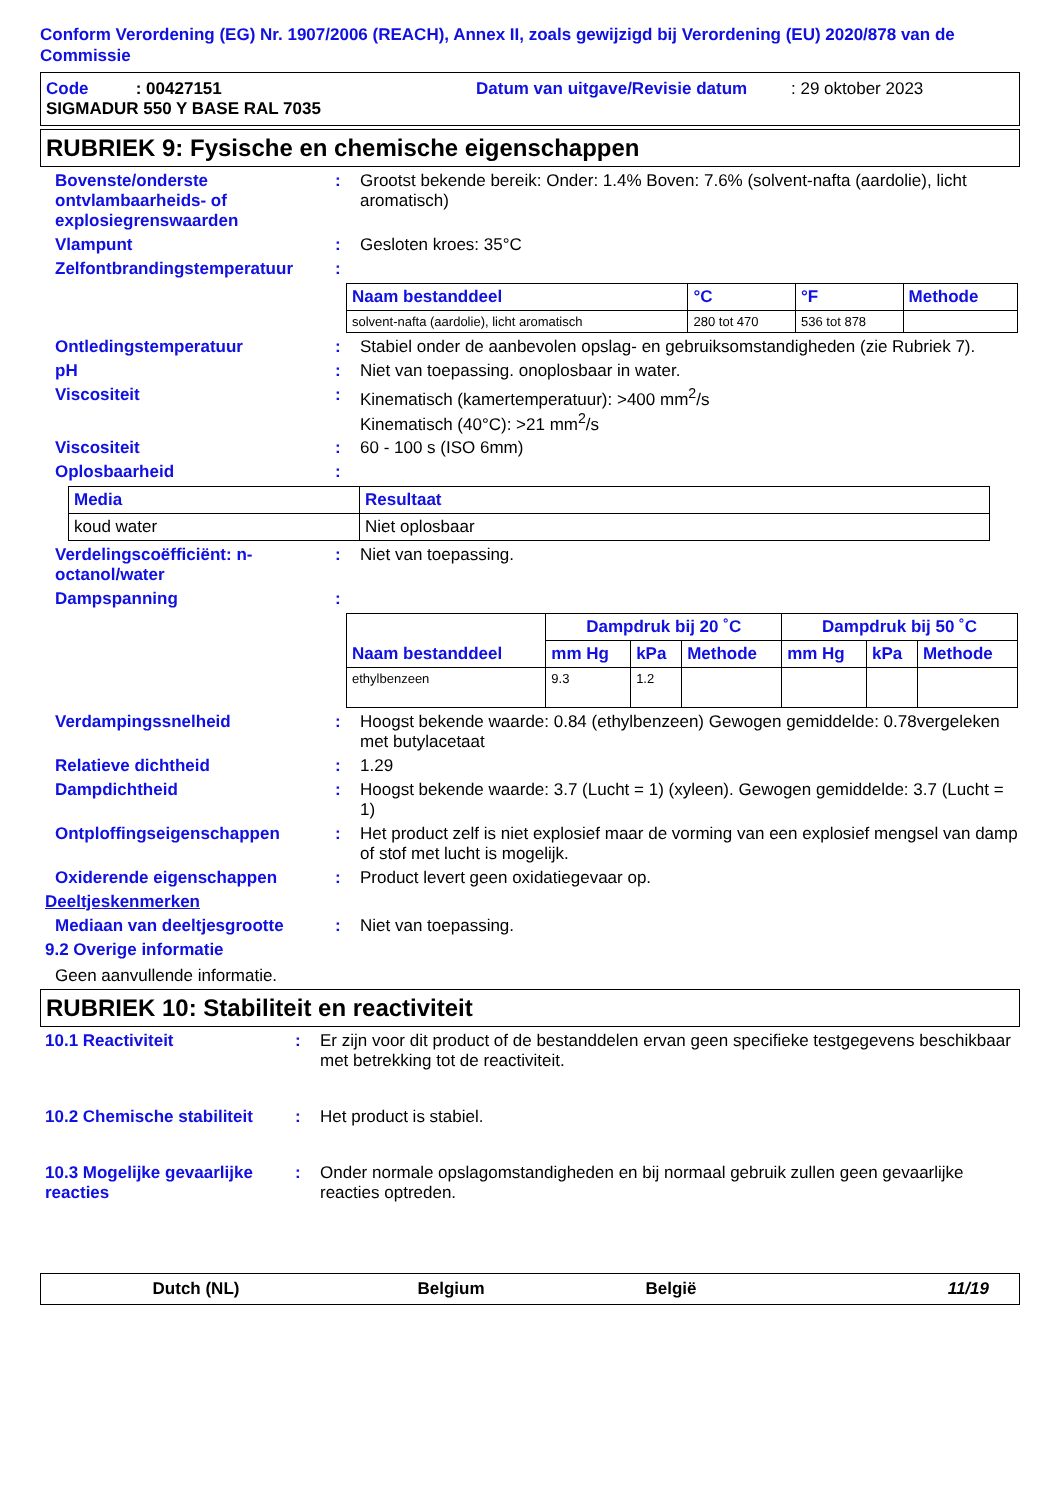Conform Verordening (EG) Nr. 1907/2006 (REACH), Annex II, zoals gewijzigd bij Verordening (EU) 2020/878 van de Commissie
Code : 00427151 Datum van uitgave/Revisie datum: 29 oktober 2023
SIGMADUR 550 Y BASE RAL 7035
RUBRIEK 9: Fysische en chemische eigenschappen
Bovenste/onderste ontvlambaarheids- of explosiegrenswaarden
: Grootst bekende bereik: Onder: 1.4% Boven: 7.6% (solvent-nafta (aardolie), licht aromatisch)
Vlampunt : Gesloten kroes: 35°C
Zelfontbrandingstemperatuur :
| Naam bestanddeel | °C | °F | Methode |
| --- | --- | --- | --- |
| solvent-nafta (aardolie), licht aromatisch | 280 tot 470 | 536 tot 878 | |
Ontledingstemperatuur : Stabiel onder de aanbevolen opslag- en gebruiksomstandigheden (zie Rubriek 7).
pH : Niet van toepassing. onoplosbaar in water.
Viscositeit : Kinematisch (kamertemperatuur): >400 mm<sup>2</sup>/s
Kinematisch (40°C): >21 mm<sup>2</sup>/s
Viscositeit : 60 - 100 s (ISO 6mm)
Oplosbaarheid :
| Media | Resultaat |
| --- | --- |
| koud water | Niet oplosbaar |
Verdelingscoëfficiënt: n-octanol/water
: Niet van toepassing.
Dampspanning :
| Naam bestanddeel | Dampdruk bij 20 ˚C | | | Dampdruk bij 50 ˚C | | |
| --- | --- | --- | --- | --- | --- | --- |
| | mm Hg | kPa | Methode | mm Hg | kPa | Methode |
| ethylbenzeen | 9.3 | 1.2 | | | | |
Verdampingssnelheid : Hoogst bekende waarde: 0.84 (ethylbenzeen) Gewogen gemiddelde: 0.78vergeleken met butylacetaat
Relatieve dichtheid : 1.29
Dampdichtheid : Hoogst bekende waarde: 3.7 (Lucht = 1) (xyleen). Gewogen gemiddelde: 3.7 (Lucht = 1)
Ontploffingseigenschappen : Het product zelf is niet explosief maar de vorming van een explosief mengsel van damp of stof met lucht is mogelijk.
Oxiderende eigenschappen : Product levert geen oxidatiegevaar op.
Deeltjeskenmerken
Mediaan van deeltjesgrootte : Niet van toepassing.
9.2 Overige informatie
Geen aanvullende informatie.
RUBRIEK 10: Stabiliteit en reactiviteit
10.1 Reactiviteit : Er zijn voor dit product of de bestanddelen ervan geen specifieke testgegevens beschikbaar met betrekking tot de reactiviteit.
10.2 Chemische stabiliteit
: Het product is stabiel.
10.3 Mogelijke gevaarlijke reacties
: Onder normale opslagomstandigheden en bij normaal gebruik zullen geen gevaarlijke reacties optreden.
Dutch (NL) Belgium België 11/19